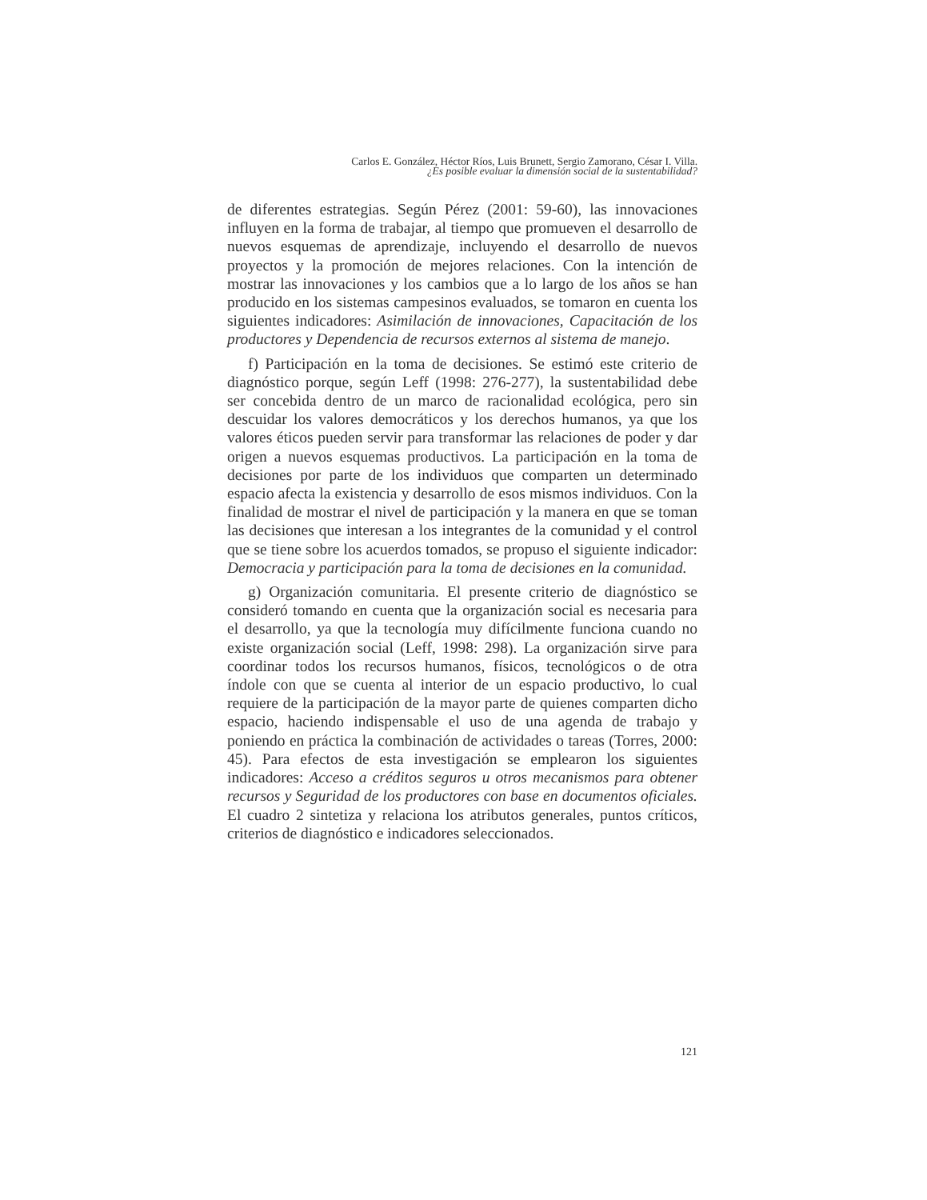Carlos E. González, Héctor Ríos, Luis Brunett, Sergio Zamorano, César I. Villa.
¿Es posible evaluar la dimensión social de la sustentabilidad?
de diferentes estrategias. Según Pérez (2001: 59-60), las innovaciones influyen en la forma de trabajar, al tiempo que promueven el desarrollo de nuevos esquemas de aprendizaje, incluyendo el desarrollo de nuevos proyectos y la promoción de mejores relaciones. Con la intención de mostrar las innovaciones y los cambios que a lo largo de los años se han producido en los sistemas campesinos evaluados, se tomaron en cuenta los siguientes indicadores: Asimilación de innovaciones, Capacitación de los productores y Dependencia de recursos externos al sistema de manejo.
f) Participación en la toma de decisiones. Se estimó este criterio de diagnóstico porque, según Leff (1998: 276-277), la sustentabilidad debe ser concebida dentro de un marco de racionalidad ecológica, pero sin descuidar los valores democráticos y los derechos humanos, ya que los valores éticos pueden servir para transformar las relaciones de poder y dar origen a nuevos esquemas productivos. La participación en la toma de decisiones por parte de los individuos que comparten un determinado espacio afecta la existencia y desarrollo de esos mismos individuos. Con la finalidad de mostrar el nivel de participación y la manera en que se toman las decisiones que interesan a los integrantes de la comunidad y el control que se tiene sobre los acuerdos tomados, se propuso el siguiente indicador: Democracia y participación para la toma de decisiones en la comunidad.
g) Organización comunitaria. El presente criterio de diagnóstico se consideró tomando en cuenta que la organización social es necesaria para el desarrollo, ya que la tecnología muy difícilmente funciona cuando no existe organización social (Leff, 1998: 298). La organización sirve para coordinar todos los recursos humanos, físicos, tecnológicos o de otra índole con que se cuenta al interior de un espacio productivo, lo cual requiere de la participación de la mayor parte de quienes comparten dicho espacio, haciendo indispensable el uso de una agenda de trabajo y poniendo en práctica la combinación de actividades o tareas (Torres, 2000: 45). Para efectos de esta investigación se emplearon los siguientes indicadores: Acceso a créditos seguros u otros mecanismos para obtener recursos y Seguridad de los productores con base en documentos oficiales. El cuadro 2 sintetiza y relaciona los atributos generales, puntos críticos, criterios de diagnóstico e indicadores seleccionados.
121